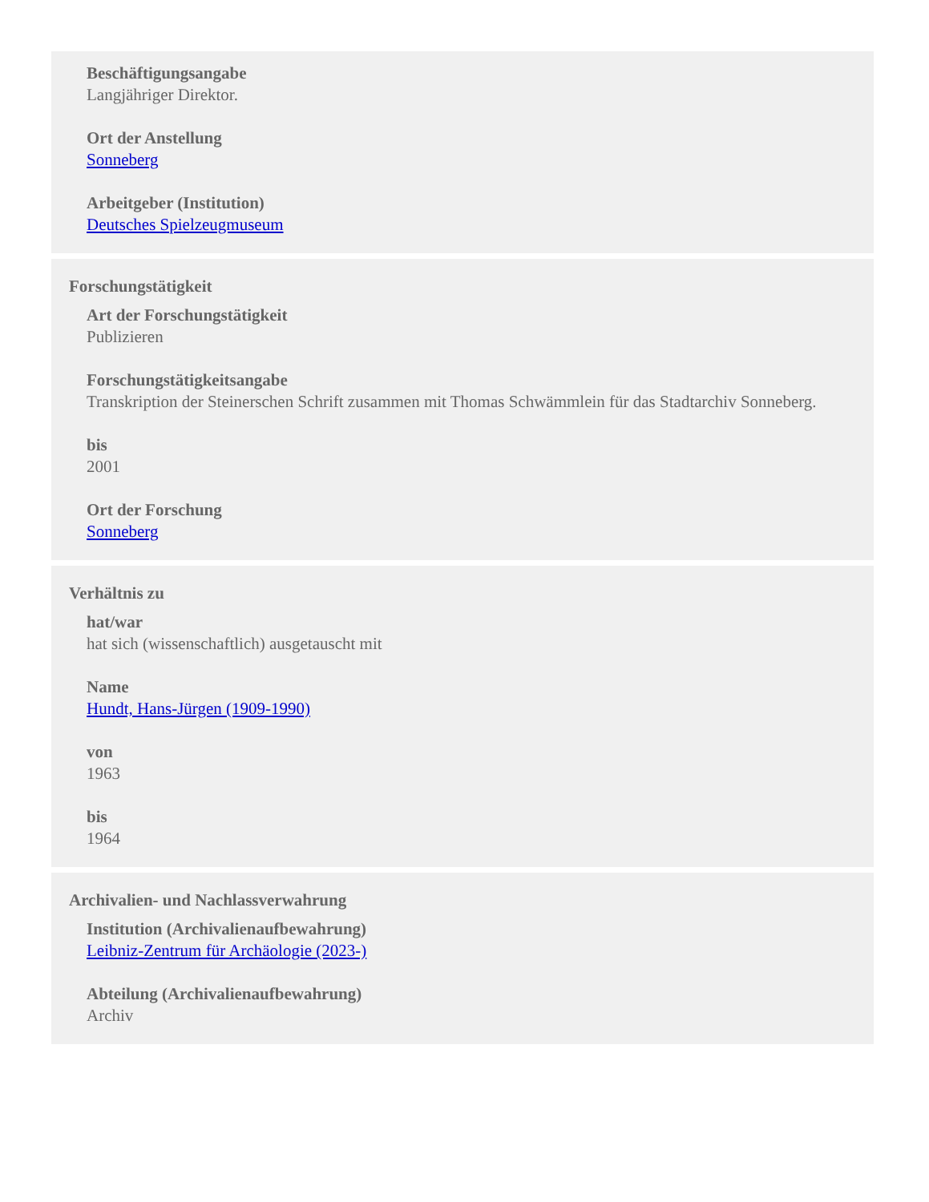Beschäftigungsangabe
Langjähriger Direktor.
Ort der Anstellung
Sonneberg
Arbeitgeber (Institution)
Deutsches Spielzeugmuseum
Forschungstätigkeit
Art der Forschungstätigkeit
Publizieren
Forschungstätigkeitsangabe
Transkription der Steinerschen Schrift zusammen mit Thomas Schwämmlein für das Stadtarchiv Sonneberg.
bis
2001
Ort der Forschung
Sonneberg
Verhältnis zu
hat/war
hat sich (wissenschaftlich) ausgetauscht mit
Name
Hundt, Hans-Jürgen (1909-1990)
von
1963
bis
1964
Archivalien- und Nachlassverwahrung
Institution (Archivalienaufbewahrung)
Leibniz-Zentrum für Archäologie (2023-)
Abteilung (Archivalienaufbewahrung)
Archiv